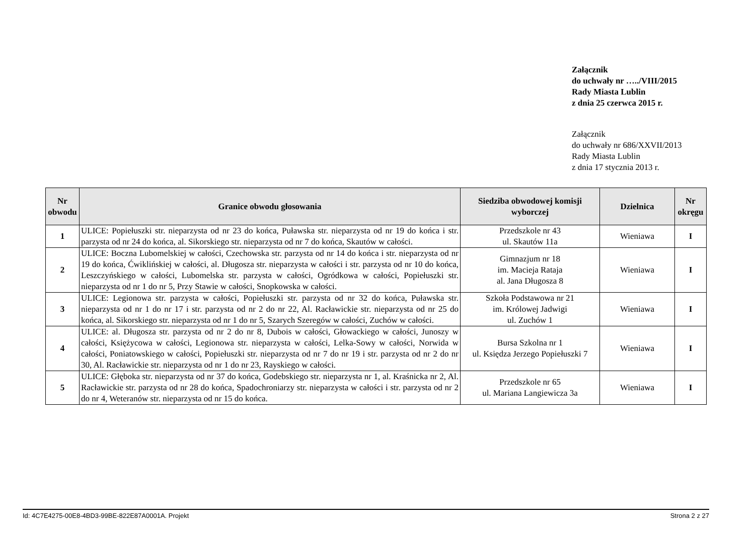Załącznik
do uchwały nr …../VIII/2015
Rady Miasta Lublin
z dnia 25 czerwca 2015 r.
Załącznik
do uchwały nr 686/XXVII/2013
Rady Miasta Lublin
z dnia 17 stycznia 2013 r.
| Nr obwodu | Granice obwodu głosowania | Siedziba obwodowej komisji wyborczej | Dzielnica | Nr okręgu |
| --- | --- | --- | --- | --- |
| 1 | ULICE: Popiełuszki str. nieparzysta od nr 23 do końca, Puławska str. nieparzysta od nr 19 do końca i str. parzysta od nr 24 do końca, al. Sikorskiego str. nieparzysta od nr 7 do końca, Skautów w całości. | Przedszkole nr 43 ul. Skautów 11a | Wieniawa | I |
| 2 | ULICE: Boczna Lubomelskiej w całości, Czechowska str. parzysta od nr 14 do końca i str. nieparzysta od nr 19 do końca, Ćwiklińskiej w całości, al. Długosza str. nieparzysta w całości i str. parzysta od nr 10 do końca, Leszczyńskiego w całości, Lubomelska str. parzysta w całości, Ogródkowa w całości, Popiełuszki str. nieparzysta od nr 1 do nr 5, Przy Stawie w całości, Snopkowska w całości. | Gimnazjum nr 18 im. Macieja Rataja al. Jana Długosza 8 | Wieniawa | I |
| 3 | ULICE: Legionowa str. parzysta w całości, Popiełuszki str. parzysta od nr 32 do końca, Puławska str. nieparzysta od nr 1 do nr 17 i str. parzysta od nr 2 do nr 22, Al. Racławickie str. nieparzysta od nr 25 do końca, al. Sikorskiego str. nieparzysta od nr 1 do nr 5, Szarych Szeregów w całości, Zuchów w całości. | Szkoła Podstawowa nr 21 im. Królowej Jadwigi ul. Zuchów 1 | Wieniawa | I |
| 4 | ULICE: al. Długosza str. parzysta od nr 2 do nr 8, Dubois w całości, Głowackiego w całości, Junoszy w całości, Księżycowa w całości, Legionowa str. nieparzysta w całości, Lelka-Sowy w całości, Norwida w całości, Poniatowskiego w całości, Popiełuszki str. nieparzysta od nr 7 do nr 19 i str. parzysta od nr 2 do nr 30, Al. Racławickie str. nieparzysta od nr 1 do nr 23, Rayskiego w całości. | Bursa Szkolna nr 1 ul. Księdza Jerzego Popiełuszki 7 | Wieniawa | I |
| 5 | ULICE: Głęboka str. nieparzysta od nr 37 do końca, Godebskiego str. nieparzysta nr 1, al. Kraśnicka nr 2, Al. Racławickie str. parzysta od nr 28 do końca, Spadochroniarzy str. nieparzysta w całości i str. parzysta od nr 2 do nr 4, Weteranów str. nieparzysta od nr 15 do końca. | Przedszkole nr 65 ul. Mariana Langiewicza 3a | Wieniawa | I |
Id: 4C7E4275-00E8-4BD3-99BE-822E87A0001A. Projekt Strona 2 z 27